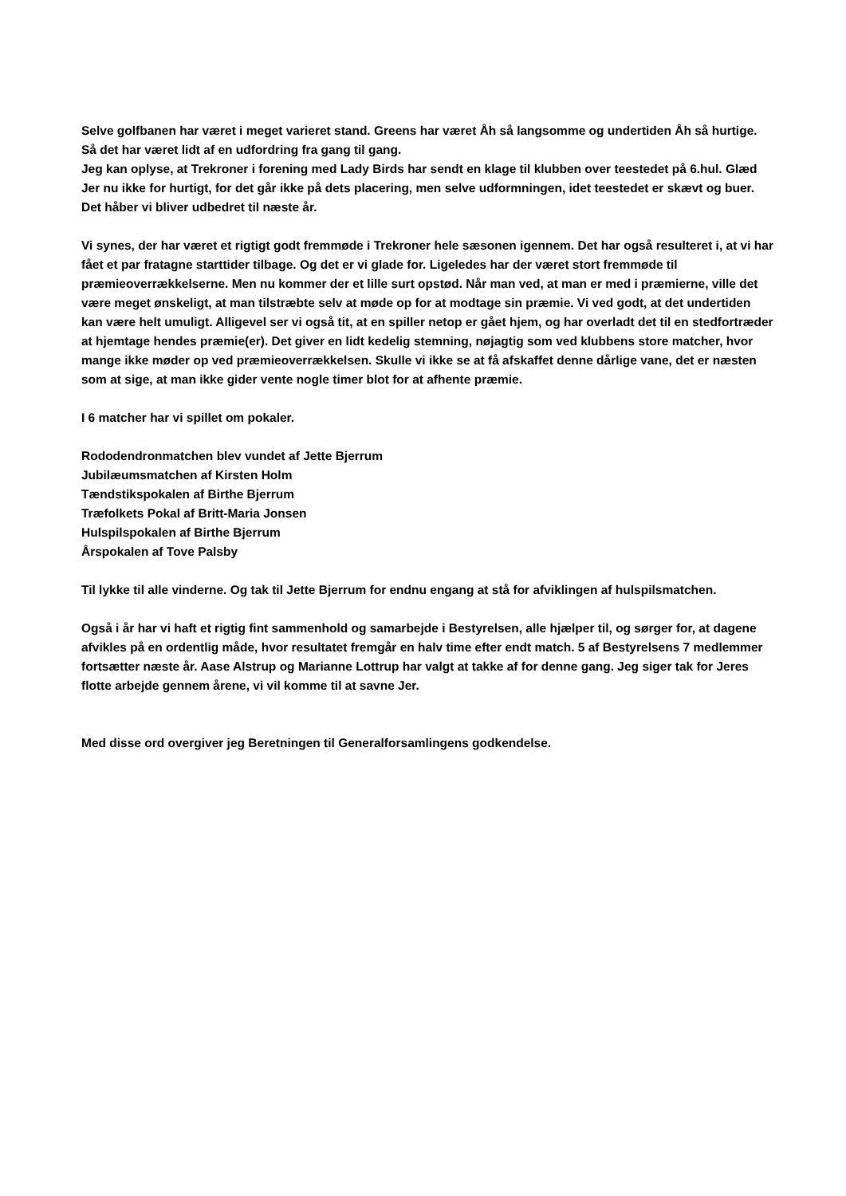Selve golfbanen har været i meget varieret stand. Greens har været Åh så langsomme og undertiden Åh så hurtige. Så det har været lidt af en udfordring fra gang til gang.
Jeg kan oplyse, at Trekroner i forening med Lady Birds har sendt en klage til klubben over teestedet på 6.hul. Glæd Jer nu ikke for hurtigt, for det går ikke på dets placering, men selve udformningen, idet teestedet er skævt og buer. Det håber vi bliver udbedret til næste år.
Vi synes, der har været et rigtigt godt fremmøde i Trekroner hele sæsonen igennem. Det har også resulteret i, at vi har fået et par fratagne starttider tilbage. Og det er vi glade for. Ligeledes har der været stort fremmøde til præmieoverrækkelserne. Men nu kommer der et lille surt opstød. Når man ved, at man er med i præmierne, ville det være meget ønskeligt, at man tilstræbte selv at møde op for at modtage sin præmie. Vi ved godt, at det undertiden kan være helt umuligt. Alligevel ser vi også tit, at en spiller netop er gået hjem, og har overladt det til en stedfortræder at hjemtage hendes præmie(er). Det giver en lidt kedelig stemning, nøjagtig som ved klubbens store matcher, hvor mange ikke møder op ved præmieoverrækkelsen. Skulle vi ikke se at få afskaffet denne dårlige vane, det er næsten som at sige, at man ikke gider vente nogle timer blot for at afhente præmie.
I 6 matcher har vi spillet om pokaler.
Rododendronmatchen blev vundet af Jette Bjerrum
Jubilæumsmatchen af Kirsten Holm
Tændstikspokalen af Birthe Bjerrum
Træfolkets Pokal af Britt-Maria Jonsen
Hulspilspokalen af Birthe Bjerrum
Årspokalen af Tove Palsby
Til lykke til alle vinderne. Og tak til Jette Bjerrum for endnu engang at stå for afviklingen af hulspilsmatchen.
Også i år har vi haft et rigtig fint sammenhold og samarbejde i Bestyrelsen, alle hjælper til, og sørger for, at dagene afvikles på en ordentlig måde, hvor resultatet fremgår en halv time efter endt match. 5 af Bestyrelsens 7 medlemmer fortsætter næste år. Aase Alstrup og Marianne Lottrup har valgt at takke af for denne gang. Jeg siger tak for Jeres flotte arbejde gennem årene, vi vil komme til at savne Jer.
Med disse ord overgiver jeg Beretningen til Generalforsamlingens godkendelse.